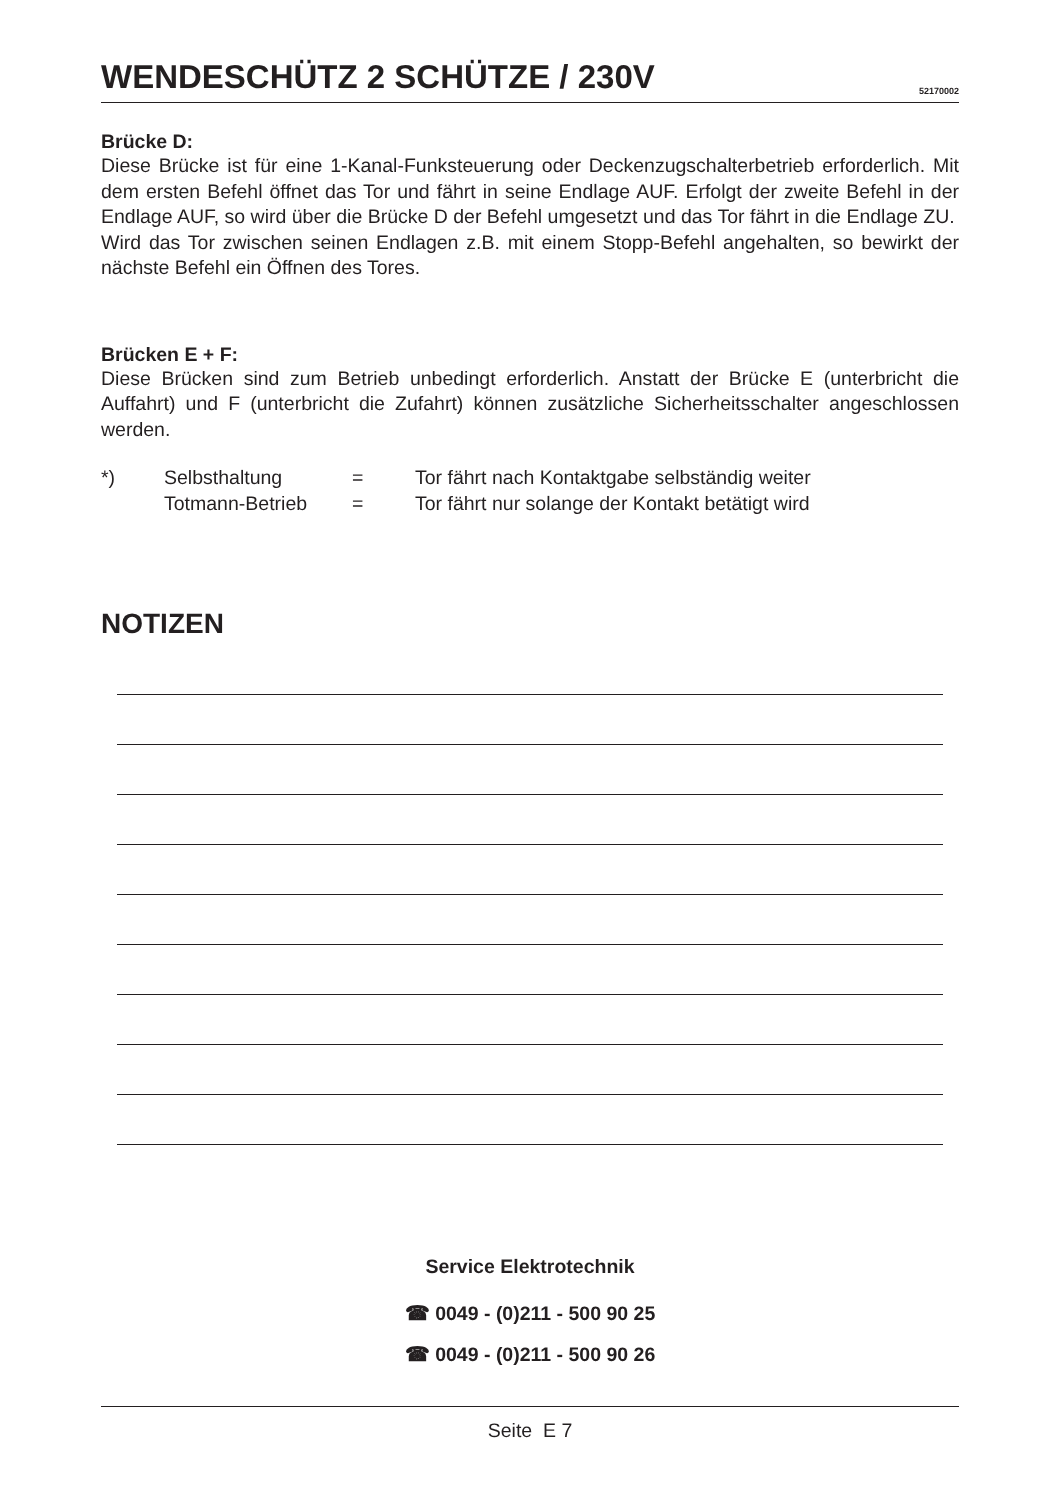WENDESCHÜTZ 2 SCHÜTZE / 230V
52170002
Brücke D:
Diese Brücke ist für eine 1-Kanal-Funksteuerung oder Deckenzugschalterbetrieb erforderlich. Mit dem ersten Befehl öffnet das Tor und fährt in seine Endlage AUF. Erfolgt der zweite Befehl in der Endlage AUF, so wird über die Brücke D der Befehl umgesetzt und das Tor fährt in die Endlage ZU.
Wird das Tor zwischen seinen Endlagen z.B. mit einem Stopp-Befehl angehalten, so bewirkt der nächste Befehl ein Öffnen des Tores.
Brücken E + F:
Diese Brücken sind zum Betrieb unbedingt erforderlich. Anstatt der Brücke E (unterbricht die Auffahrt) und F (unterbricht die Zufahrt) können zusätzliche Sicherheitsschalter angeschlossen werden.
| *) | Selbsthaltung | = | Tor fährt nach Kontaktgabe selbständig weiter |
| | Totmann-Betrieb | = | Tor fährt nur solange der Kontakt betätigt wird |
NOTIZEN
Service Elektrotechnik
☎ 0049 - (0)211 - 500 90 25
☎ 0049 - (0)211 - 500 90 26
Seite E 7